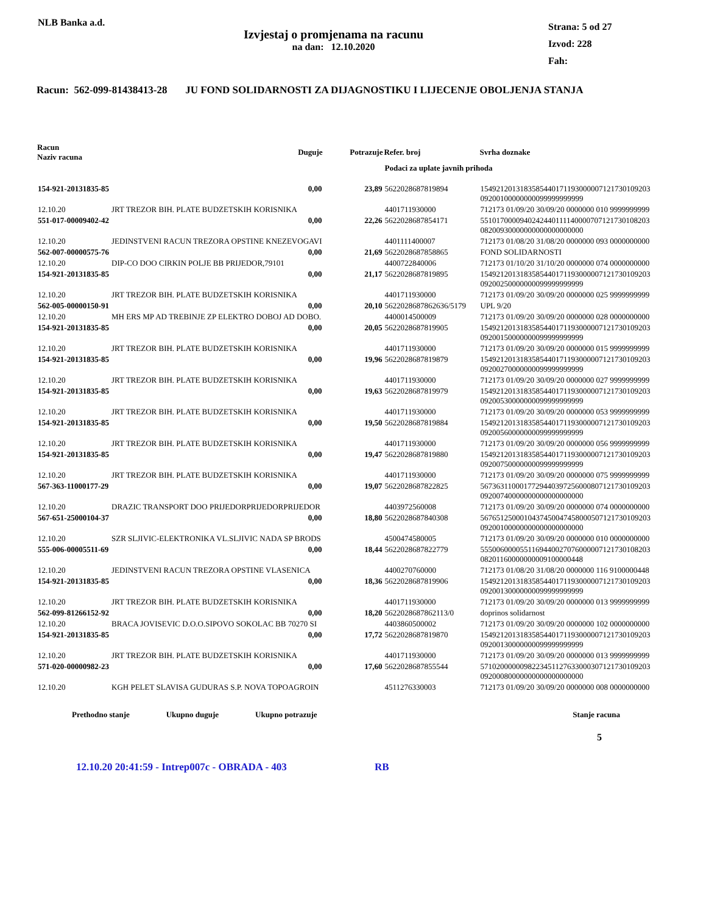NLB Banka a.d.
Izvjestaj o promjenama na racunu
na dan: 12.10.2020
Strana: 5 od 27
Izvod: 228
Fah:
Racun: 562-099-81438413-28 JU FOND SOLIDARNOSTI ZA DIJAGNOSTIKU I LIJECENJE OBOLJENJA STANJA
| Racun Naziv racuna | Duguje | Potrazuje | Refer. broj | Svrha doznake |
| --- | --- | --- | --- | --- |
| | | | Podaci za uplate javnih prihoda | |
| 154-921-20131835-85 | 0,00 | 23,89 | 5622028687819894 | 1549212013183585440171193000007121730109203 09200100000000099999999999 |
| 12.10.20 | JRT TREZOR BIH. PLATE BUDZETSKIH KORISNIKA | | 4401711930000 | 712173 01/09/20 30/09/20 0000000 010 9999999999 |
| 551-017-00009402-42 | 0,00 | 22,26 | 5622028687854171 | 5510170000940242440111140000707121730108203 08200930000000000000000000 |
| 12.10.20 | JEDINSTVENI RACUN TREZORA OPSTINE KNEZEVOGAVI | | 4401111400007 | 712173 01/08/20 31/08/20 0000000 093 0000000000 |
| 562-007-00000575-76 | 0,00 | 21,69 | 5622028687858865 | FOND SOLIDARNOSTI |
| 12.10.20 | DIP-CO DOO CIRKIN POLJE BB PRIJEDOR,79101 | | 4400722840006 | 712173 01/10/20 31/10/20 0000000 074 0000000000 |
| 154-921-20131835-85 | 0,00 | 21,17 | 5622028687819895 | 1549212013183585440171193000007121730109203 09200250000000099999999999 |
| 12.10.20 | JRT TREZOR BIH. PLATE BUDZETSKIH KORISNIKA | | 4401711930000 | 712173 01/09/20 30/09/20 0000000 025 9999999999 |
| 562-005-00000150-91 | 0,00 | 20,10 | 5622028687862636/5179 | UPL 9/20 |
| 12.10.20 | MH ERS MP AD TREBINJE ZP ELEKTRO DOBOJ AD DOBO. | | 4400014500009 | 712173 01/09/20 30/09/20 0000000 028 0000000000 |
| 154-921-20131835-85 | 0,00 | 20,05 | 5622028687819905 | 1549212013183585440171193000007121730109203 09200150000000099999999999 |
| 12.10.20 | JRT TREZOR BIH. PLATE BUDZETSKIH KORISNIKA | | 4401711930000 | 712173 01/09/20 30/09/20 0000000 015 9999999999 |
| 154-921-20131835-85 | 0,00 | 19,96 | 5622028687819879 | 1549212013183585440171193000007121730109203 09200270000000099999999999 |
| 12.10.20 | JRT TREZOR BIH. PLATE BUDZETSKIH KORISNIKA | | 4401711930000 | 712173 01/09/20 30/09/20 0000000 027 9999999999 |
| 154-921-20131835-85 | 0,00 | 19,63 | 5622028687819979 | 1549212013183585440171193000007121730109203 09200530000000099999999999 |
| 12.10.20 | JRT TREZOR BIH. PLATE BUDZETSKIH KORISNIKA | | 4401711930000 | 712173 01/09/20 30/09/20 0000000 053 9999999999 |
| 154-921-20131835-85 | 0,00 | 19,50 | 5622028687819884 | 1549212013183585440171193000007121730109203 09200560000000099999999999 |
| 12.10.20 | JRT TREZOR BIH. PLATE BUDZETSKIH KORISNIKA | | 4401711930000 | 712173 01/09/20 30/09/20 0000000 056 9999999999 |
| 154-921-20131835-85 | 0,00 | 19,47 | 5622028687819880 | 1549212013183585440171193000007121730109203 09200750000000099999999999 |
| 12.10.20 | JRT TREZOR BIH. PLATE BUDZETSKIH KORISNIKA | | 4401711930000 | 712173 01/09/20 30/09/20 0000000 075 9999999999 |
| 567-363-11000177-29 | 0,00 | 19,07 | 5622028687822825 | 5673631100017729440397256000807121730109203 09200740000000000000000000 |
| 12.10.20 | DRAZIC TRANSPORT DOO PRIJEDORPRIJEDORPRIJEDOR | | 4403972560008 | 712173 01/09/20 30/09/20 0000000 074 0000000000 |
| 567-651-25000104-37 | 0,00 | 18,80 | 5622028687840308 | 5676512500010437450047458000507121730109203 09200100000000000000000000 |
| 12.10.20 | SZR SLJIVIC-ELEKTRONIKA VL.SLJIVIC NADA SP BRODS | | 4500474580005 | 712173 01/09/20 30/09/20 0000000 010 0000000000 |
| 555-006-00005511-69 | 0,00 | 18,44 | 5622028687822779 | 5550060000551169440027076000007121730108203 08201160000000009100000448 |
| 12.10.20 | JEDINSTVENI RACUN TREZORA OPSTINE VLASENICA | | 4400270760000 | 712173 01/08/20 31/08/20 0000000 116 9100000448 |
| 154-921-20131835-85 | 0,00 | 18,36 | 5622028687819906 | 1549212013183585440171193000007121730109203 09200130000000099999999999 |
| 12.10.20 | JRT TREZOR BIH. PLATE BUDZETSKIH KORISNIKA | | 4401711930000 | 712173 01/09/20 30/09/20 0000000 013 9999999999 |
| 562-099-81266152-92 | 0,00 | 18,20 | 5622028687862113/0 | doprinos solidarnost |
| 12.10.20 | BRACA JOVISEVIC D.O.O.SIPOVO SOKOLAC BB 70270 SI | | 4403860500002 | 712173 01/09/20 30/09/20 0000000 102 0000000000 |
| 154-921-20131835-85 | 0,00 | 17,72 | 5622028687819870 | 1549212013183585440171193000007121730109203 09200130000000099999999999 |
| 12.10.20 | JRT TREZOR BIH. PLATE BUDZETSKIH KORISNIKA | | 4401711930000 | 712173 01/09/20 30/09/20 0000000 013 9999999999 |
| 571-020-00000982-23 | 0,00 | 17,60 | 5622028687855544 | 5710200000098223451127633000307121730109203 09200080000000000000000000 |
| 12.10.20 | KGH PELET SLAVISA GUDURAS S.P. NOVA TOPOAGROIN | | 4511276330003 | 712173 01/09/20 30/09/20 0000000 008 0000000000 |
Prethodno stanje Ukupno duguje Ukupno potrazuje Stanje racuna
5
12.10.20 20:41:59 - Intrep007c - OBRADA - 403 RB